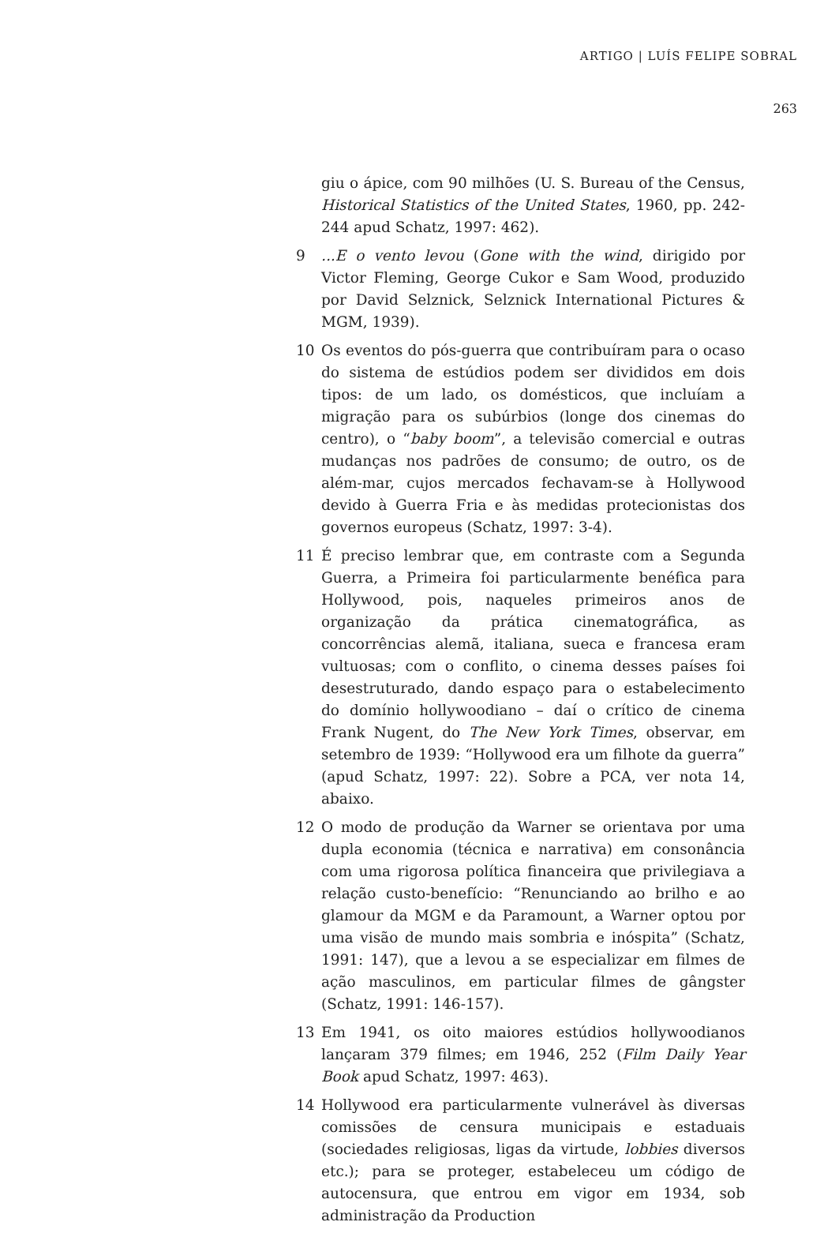ARTIGO | LUÍS FELIPE SOBRAL
263
giu o ápice, com 90 milhões (U. S. Bureau of the Census, Historical Statistics of the United States, 1960, pp. 242-244 apud Schatz, 1997: 462).
9...E o vento levou (Gone with the wind, dirigido por Victor Fleming, George Cukor e Sam Wood, produzido por David Selznick, Selznick International Pictures & MGM, 1939).
10 Os eventos do pós-guerra que contribuíram para o ocaso do sistema de estúdios podem ser divididos em dois tipos: de um lado, os domésticos, que incluíam a migração para os subúrbios (longe dos cinemas do centro), o “baby boom”, a televisão comercial e outras mudanças nos padrões de consumo; de outro, os de além-mar, cujos mercados fechavam-se à Hollywood devido à Guerra Fria e às medidas protecionistas dos governos europeus (Schatz, 1997: 3-4).
11 É preciso lembrar que, em contraste com a Segunda Guerra, a Primeira foi particularmente benéfica para Hollywood, pois, naqueles primeiros anos de organização da prática cinematográfica, as concorrências alemã, italiana, sueca e francesa eram vultuosas; com o conflito, o cinema desses países foi desestruturado, dando espaço para o estabelecimento do domínio hollywoodiano – daí o crítico de cinema Frank Nugent, do The New York Times, observar, em setembro de 1939: “Hollywood era um filhote da guerra” (apud Schatz, 1997: 22). Sobre a PCA, ver nota 14, abaixo.
12 O modo de produção da Warner se orientava por uma dupla economia (técnica e narrativa) em consonância com uma rigorosa política financeira que privilegiava a relação custo-benefício: “Renunciando ao brilho e ao glamour da MGM e da Paramount, a Warner optou por uma visão de mundo mais sombria e inóspita” (Schatz, 1991: 147), que a levou a se especializar em filmes de ação masculinos, em particular filmes de gângster (Schatz, 1991: 146-157).
13 Em 1941, os oito maiores estúdios hollywoodianos lançaram 379 filmes; em 1946, 252 (Film Daily Year Book apud Schatz, 1997: 463).
14 Hollywood era particularmente vulnerável às diversas comissões de censura municipais e estaduais (sociedades religiosas, ligas da virtude, lobbies diversos etc.); para se proteger, estabeleceu um código de autocensura, que entrou em vigor em 1934, sob administração da Production